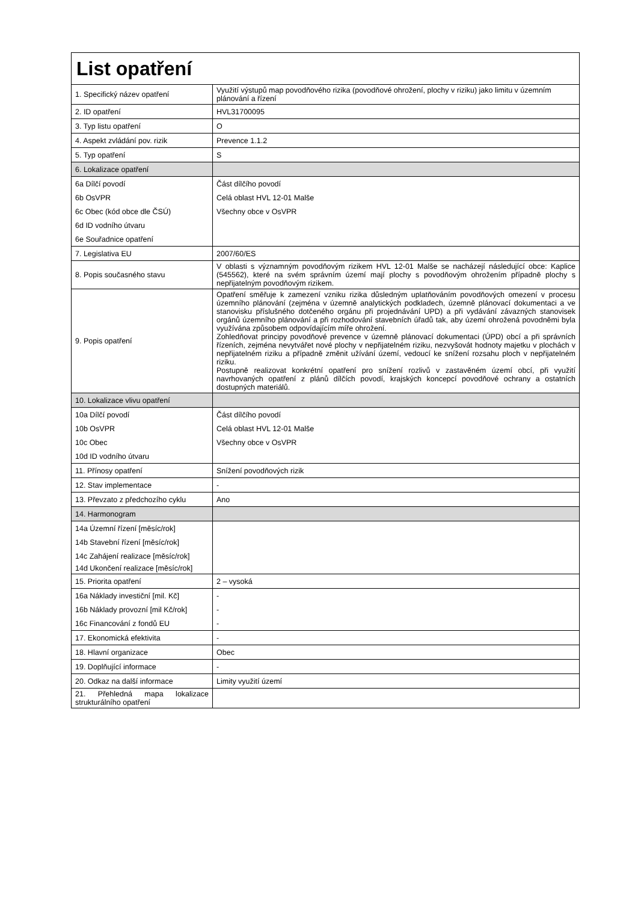| List opatření | |
| --- | --- |
| 1. Specifický název opatření | Využití výstupů map povodňového rizika (povodňové ohrožení, plochy v riziku) jako limitu v územním plánování a řízení |
| 2. ID opatření | HVL31700095 |
| 3. Typ listu opatření | O |
| 4. Aspekt zvládání pov. rizik | Prevence 1.1.2 |
| 5. Typ opatření | S |
| 6. Lokalizace opatření | |
| 6a Dílčí povodí | Část dílčího povodí |
| 6b OsVPR | Celá oblast HVL 12-01 Malše |
| 6c Obec (kód obce dle ČSÚ) | Všechny obce v OsVPR |
| 6d ID vodního útvaru | |
| 6e Souřadnice opatření | |
| 7. Legislativa EU | 2007/60/ES |
| 8. Popis současného stavu | V oblasti s významným povodňovým rizikem HVL 12-01 Malše se nacházejí následující obce: Kaplice (545562), které na svém správním území mají plochy s povodňovým ohrožením případně plochy s nepřijatelným povodňovým rizikem. |
| 9. Popis opatření | Opatření směřuje k zamezení vzniku rizika důsledným uplatňováním povodňových omezení v procesu územního plánování (zejména v územně analytických podkladech, územně plánovací dokumentaci a ve stanovisku příslušného dotčeného orgánu při projednávání UPD) a při vydávání závazných stanovisek orgánů územního plánování a při rozhodování stavebních úřadů tak, aby území ohrožená povodněmi byla využívána způsobem odpovídajícím míře ohrožení. Zohledňovat principy povodňové prevence v územně plánovací dokumentaci (ÚPD) obcí a při správních řízeních, zejména nevytvářet nové plochy v nepřijatelném riziku, nezvyšovát hodnoty majetku v plochách v nepřijatelném riziku a případně změnit užívání území, vedoucí ke snížení rozsahu ploch v nepřijatelném riziku. Postupně realizovat konkrétní opatření pro snížení rozlivů v zastavěném území obcí, při využití navrhovaných opatření z plánů dílčích povodí, krajských koncepcí povodňové ochrany a ostatních dostupných materiálů. |
| 10. Lokalizace vlivu opatření | |
| 10a Dílčí povodí | Část dílčího povodí |
| 10b OsVPR | Celá oblast HVL 12-01 Malše |
| 10c Obec | Všechny obce v OsVPR |
| 10d ID vodního útvaru | |
| 11. Přínosy opatření | Snížení povodňových rizik |
| 12. Stav implementace | - |
| 13. Převzato z předchozího cyklu | Ano |
| 14. Harmonogram | |
| 14a Územní řízení [měsíc/rok] | |
| 14b Stavební řízení [měsíc/rok] | |
| 14c Zahájení realizace [měsíc/rok] | |
| 14d Ukončení realizace [měsíc/rok] | |
| 15. Priorita opatření | 2 – vysoká |
| 16a Náklady investiční [mil. Kč] | - |
| 16b Náklady provozní [mil Kč/rok] | - |
| 16c Financování z fondů EU | - |
| 17. Ekonomická efektivita | - |
| 18. Hlavní organizace | Obec |
| 19. Doplňující informace | - |
| 20. Odkaz na další informace | Limity využití území |
| 21. Přehledná mapa lokalizace strukturálního opatření | |